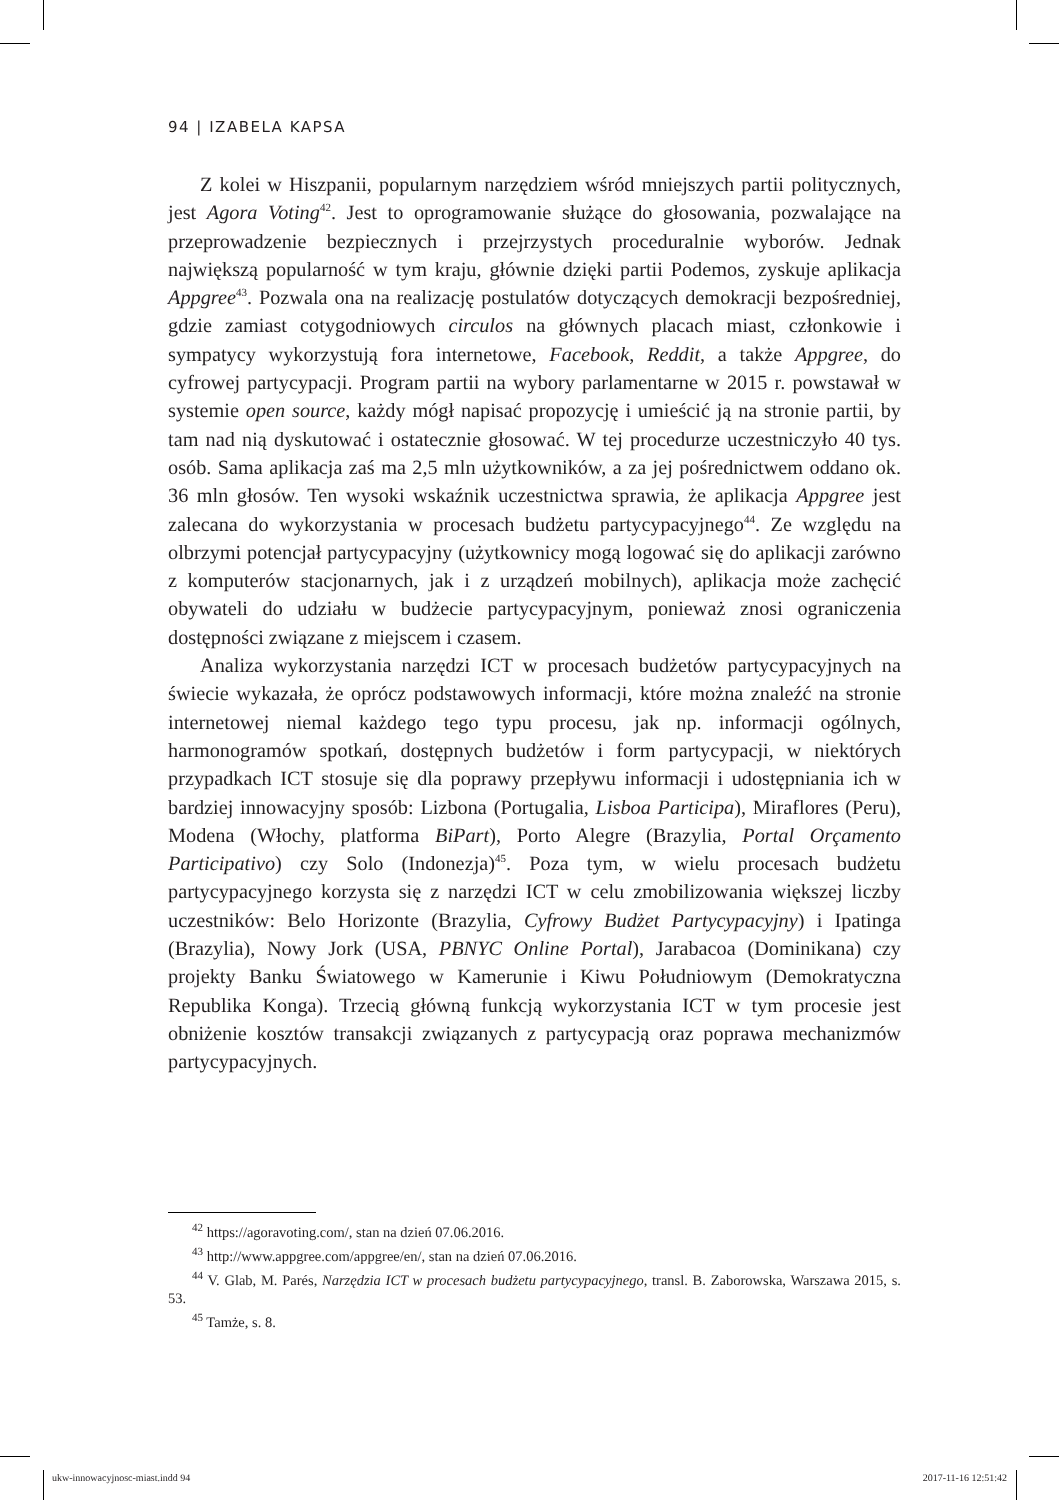94 | IZABELA KAPSA
Z kolei w Hiszpanii, popularnym narzędziem wśród mniejszych partii politycznych, jest Agora Voting<sup>42</sup>. Jest to oprogramowanie służące do głosowania, pozwalające na przeprowadzenie bezpiecznych i przejrzystych proceduralnie wyborów. Jednak największą popularność w tym kraju, głównie dzięki partii Podemos, zyskuje aplikacja Appgree<sup>43</sup>. Pozwala ona na realizację postulatów dotyczących demokracji bezpośredniej, gdzie zamiast cotygodniowych circulos na głównych placach miast, członkowie i sympatycy wykorzystują fora internetowe, Facebook, Reddit, a także Appgree, do cyfrowej partycypacji. Program partii na wybory parlamentarne w 2015 r. powstawał w systemie open source, każdy mógł napisać propozycję i umieścić ją na stronie partii, by tam nad nią dyskutować i ostatecznie głosować. W tej procedurze uczestniczyło 40 tys. osób. Sama aplikacja zaś ma 2,5 mln użytkowników, a za jej pośrednictwem oddano ok. 36 mln głosów. Ten wysoki wskaźnik uczestnictwa sprawia, że aplikacja Appgree jest zalecana do wykorzystania w procesach budżetu partycypacyjnego<sup>44</sup>. Ze względu na olbrzymi potencjał partycypacyjny (użytkownicy mogą logować się do aplikacji zarówno z komputerów stacjonarnych, jak i z urządzeń mobilnych), aplikacja może zachęcić obywateli do udziału w budżecie partycypacyjnym, ponieważ znosi ograniczenia dostępności związane z miejscem i czasem.
Analiza wykorzystania narzędzi ICT w procesach budżetów partycypacyjnych na świecie wykazała, że oprócz podstawowych informacji, które można znaleźć na stronie internetowej niemal każdego tego typu procesu, jak np. informacji ogólnych, harmonogramów spotkań, dostępnych budżetów i form partycypacji, w niektórych przypadkach ICT stosuje się dla poprawy przepływu informacji i udostępniania ich w bardziej innowacyjny sposób: Lizbona (Portugalia, Lisboa Participa), Miraflores (Peru), Modena (Włochy, platforma BiPart), Porto Alegre (Brazylia, Portal Orçamento Participativo) czy Solo (Indonezja)<sup>45</sup>. Poza tym, w wielu procesach budżetu partycypacyjnego korzysta się z narzędzi ICT w celu zmobilizowania większej liczby uczestników: Belo Horizonte (Brazylia, Cyfrowy Budżet Partycypacyjny) i Ipatinga (Brazylia), Nowy Jork (USA, PBNYC Online Portal), Jarabacoa (Dominikana) czy projekty Banku Światowego w Kamerunie i Kiwu Południowym (Demokratyczna Republika Konga). Trzecią główną funkcją wykorzystania ICT w tym procesie jest obniżenie kosztów transakcji związanych z partycypacją oraz poprawa mechanizmów partycypacyjnych.
<sup>42</sup> https://agoravoting.com/, stan na dzień 07.06.2016.
<sup>43</sup> http://www.appgree.com/appgree/en/, stan na dzień 07.06.2016.
<sup>44</sup> V. Glab, M. Parés, Narzędzia ICT w procesach budżetu partycypacyjnego, transl. B. Zaborowska, Warszawa 2015, s. 53.
<sup>45</sup> Tamże, s. 8.
ukw-innowacyjnosc-miast.indd 94
2017-11-16 12:51:42